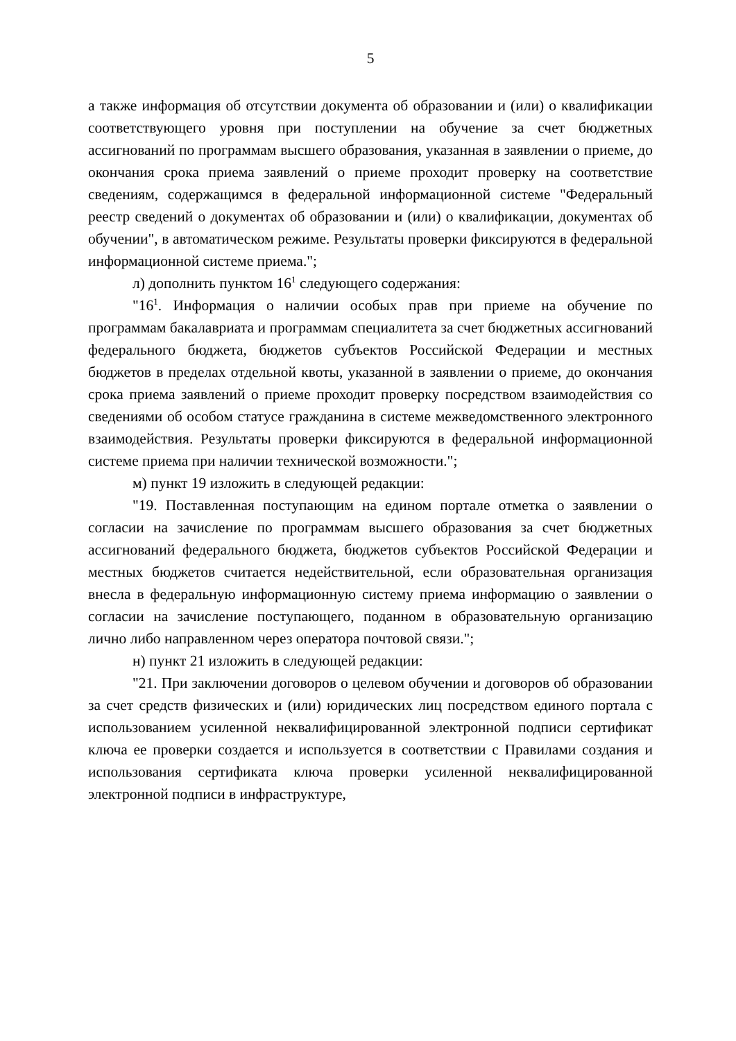5
а также информация об отсутствии документа об образовании и (или) о квалификации соответствующего уровня при поступлении на обучение за счет бюджетных ассигнований по программам высшего образования, указанная в заявлении о приеме, до окончания срока приема заявлений о приеме проходит проверку на соответствие сведениям, содержащимся в федеральной информационной системе "Федеральный реестр сведений о документах об образовании и (или) о квалификации, документах об обучении", в автоматическом режиме. Результаты проверки фиксируются в федеральной информационной системе приема.";
л) дополнить пунктом 16<sup>1</sup> следующего содержания:
"16<sup>1</sup>. Информация о наличии особых прав при приеме на обучение по программам бакалавриата и программам специалитета за счет бюджетных ассигнований федерального бюджета, бюджетов субъектов Российской Федерации и местных бюджетов в пределах отдельной квоты, указанной в заявлении о приеме, до окончания срока приема заявлений о приеме проходит проверку посредством взаимодействия со сведениями об особом статусе гражданина в системе межведомственного электронного взаимодействия. Результаты проверки фиксируются в федеральной информационной системе приема при наличии технической возможности.";
м) пункт 19 изложить в следующей редакции:
"19. Поставленная поступающим на едином портале отметка о заявлении о согласии на зачисление по программам высшего образования за счет бюджетных ассигнований федерального бюджета, бюджетов субъектов Российской Федерации и местных бюджетов считается недействительной, если образовательная организация внесла в федеральную информационную систему приема информацию о заявлении о согласии на зачисление поступающего, поданном в образовательную организацию лично либо направленном через оператора почтовой связи.";
н) пункт 21 изложить в следующей редакции:
"21. При заключении договоров о целевом обучении и договоров об образовании за счет средств физических и (или) юридических лиц посредством единого портала с использованием усиленной неквалифицированной электронной подписи сертификат ключа ее проверки создается и используется в соответствии с Правилами создания и использования сертификата ключа проверки усиленной неквалифицированной электронной подписи в инфраструктуре,